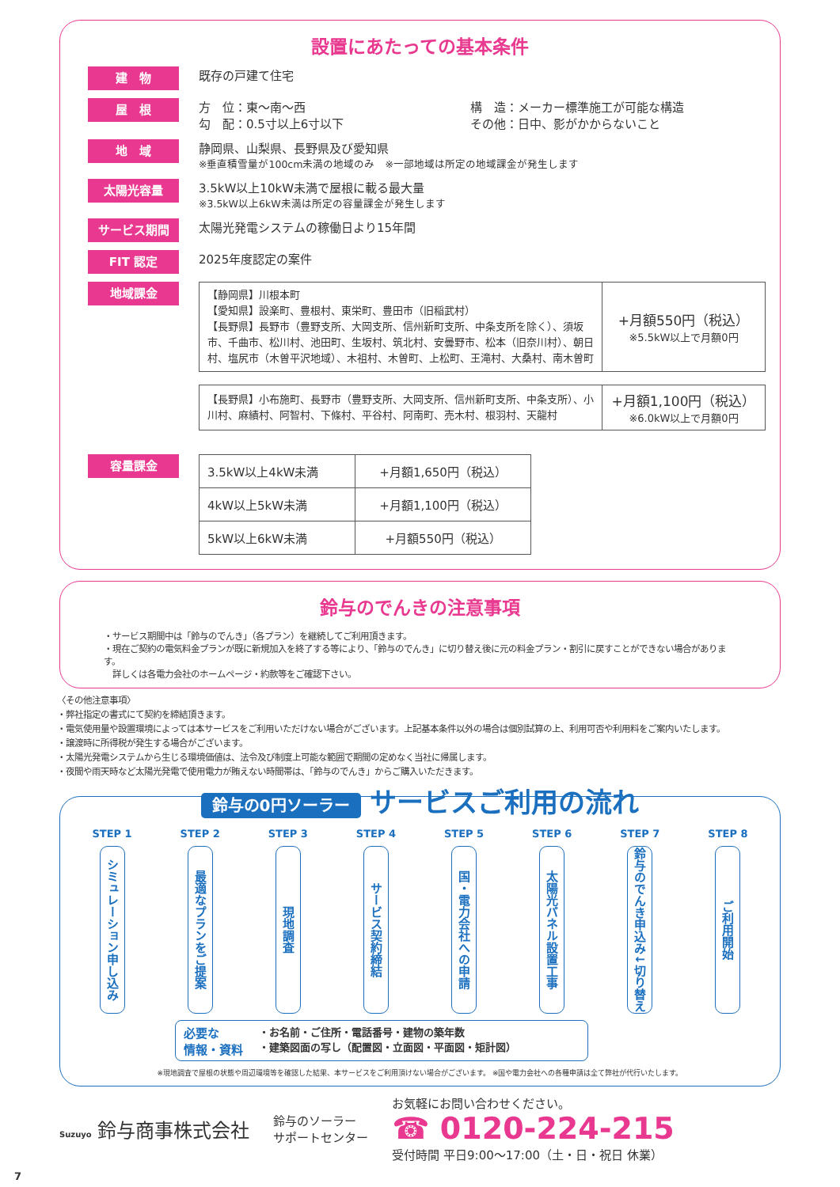設置にあたっての基本条件
建　物
既存の戸建て住宅
屋　根
方　位：東〜南〜西
勾　配：0.5寸以上6寸以下
構　造：メーカー標準施工が可能な構造
その他：日中、影がかからないこと
地　域
静岡県、山梨県、長野県及び愛知県
※垂直積雪量が100cm未満の地域のみ　※一部地域は所定の地域課金が発生します
太陽光容量
3.5kW以上10kW未満で屋根に載る最大量
※3.5kW以上6kW未満は所定の容量課金が発生します
サービス期間
太陽光発電システムの稼働日より15年間
FIT 認定
2025年度認定の案件
地域課金
| 【静岡県】川根本町 【愛知県】設楽町、豊根村、東栄町、豊田市（旧稲武村） 【長野県】長野市（豊野支所、大岡支所、信州新町支所、中条支所を除く）、須坂市、千曲市、松川村、池田町、生坂村、筑北村、安曇野市、松本（旧奈川村）、朝日村、塩尻市（木曽平沢地域）、木祖村、木曽町、上松町、王滝村、大桑村、南木曽町 | +月額550円（税込） ※5.5kW以上で月額0円 |
| 【長野県】小布施町、長野市（豊野支所、大岡支所、信州新町支所、中条支所）、小川村、麻績村、阿智村、下條村、平谷村、阿南町、売木村、根羽村、天龍村 | +月額1,100円（税込） ※6.0kW以上で月額0円 |
容量課金
| 3.5kW以上4kW未満 | +月額1,650円（税込） |
| 4kW以上5kW未満 | +月額1,100円（税込） |
| 5kW以上6kW未満 | +月額550円（税込） |
鈴与のでんきの注意事項
・サービス期間中は「鈴与のでんき」（各プラン）を継続してご利用頂きます。
・現在ご契約の電気料金プランが既に新規加入を終了する等により、「鈴与のでんき」に切り替え後に元の料金プラン・割引に戻すことができない場合があります。
　詳しくは各電力会社のホームページ・約款等をご確認下さい。
〈その他注意事項〉
・弊社指定の書式にて契約を締結頂きます。
・電気使用量や設置環境によっては本サービスをご利用いただけない場合がございます。上記基本条件以外の場合は個別試算の上、利用可否や利用料をご案内いたします。
・譲渡時に所得税が発生する場合がございます。
・太陽光発電システムから生じる環境価値は、法令及び制度上可能な範囲で期間の定めなく当社に帰属します。
・夜間や雨天時など太陽光発電で使用電力が賄えない時間帯は、「鈴与のでんき」からご購入いただきます。
鈴与の0円ソーラー サービスご利用の流れ
STEP 1
シミュレーション申し込み
STEP 2
最適なプランをご提案
STEP 3
現地調査
STEP 4
サービス契約締結
STEP 5
国・電力会社への申請
STEP 6
太陽光パネル設置工事
STEP 7
鈴与のでんき申込み↓切り替え
STEP 8
ご利用開始
必要な
情報・資料
・お名前・ご住所・電話番号・建物の築年数
・建築図面の写し（配置図・立面図・平面図・矩計図）
※現地調査で屋根の状態や周辺環境等を確認した結果、本サービスをご利用頂けない場合がございます。 ※国や電力会社への各種申請は全て弊社が代行いたします。
Suzuyo 鈴与商事株式会社
鈴与のソーラー
サポートセンター
お気軽にお問い合わせください。
☎ 0120-224-215
受付時間 平日9:00〜17:00（土・日・祝日 休業）
7